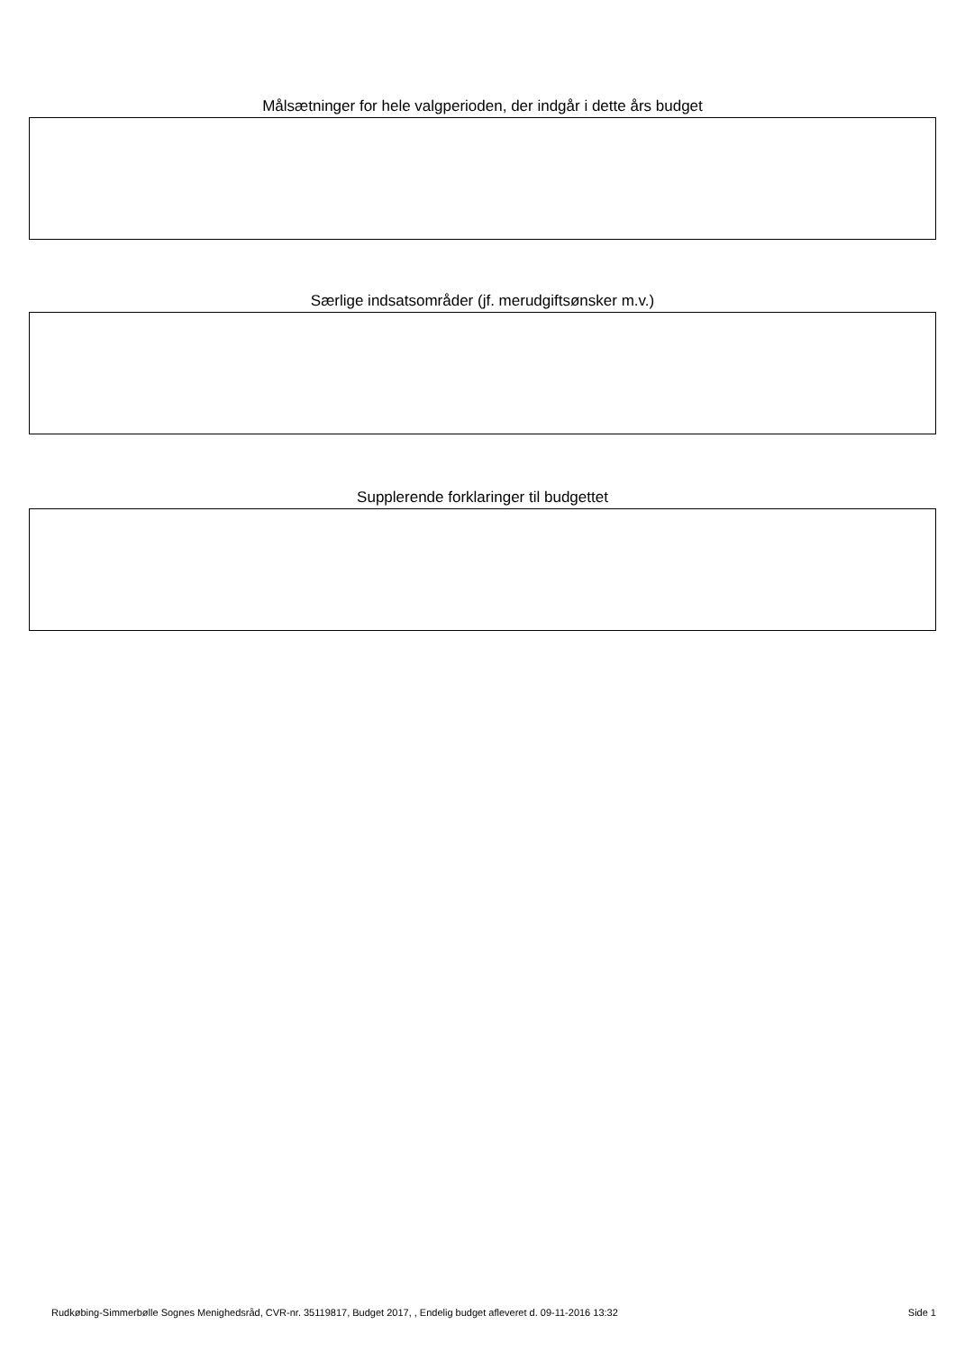Målsætninger for hele valgperioden, der indgår i dette års budget
Særlige indsatsområder (jf. merudgiftsønsker m.v.)
Supplerende forklaringer til budgettet
Rudkøbing-Simmerbølle Sognes Menighedsråd, CVR-nr. 35119817, Budget 2017, , Endelig budget afleveret d. 09-11-2016 13:32 Side 1